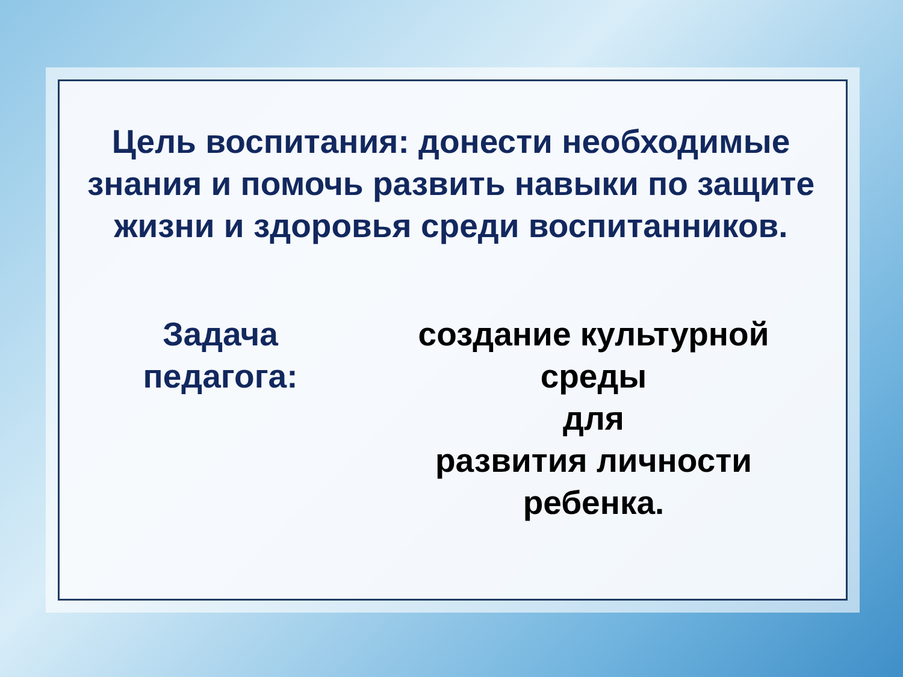Цель воспитания: донести необходимые знания и помочь развить навыки по защите жизни и здоровья среди воспитанников.
Задача
педагога:
создание культурной
среды
для
развития личности
ребенка.